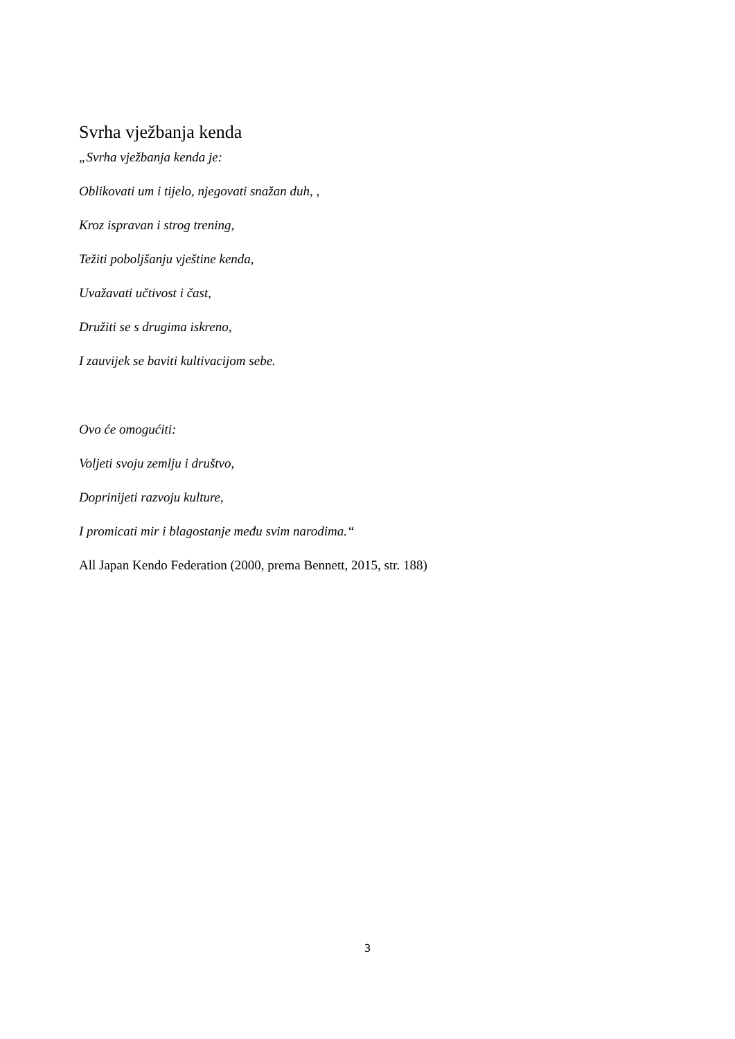Svrha vježbanja kenda
„Svrha vježbanja kenda je:
Oblikovati um i tijelo, njegovati snažan duh, ,
Kroz ispravan i strog trening,
Težiti poboljšanju vještine kenda,
Uvažavati učtivost i čast,
Družiti se s drugima iskreno,
I zauvijek se baviti kultivacijom sebe.
Ovo će omogućiti:
Voljeti svoju zemlju i društvo,
Doprinijeti razvoju kulture,
I promicati mir i blagostanje među svim narodima.“
All Japan Kendo Federation (2000, prema Bennett, 2015, str. 188)
3